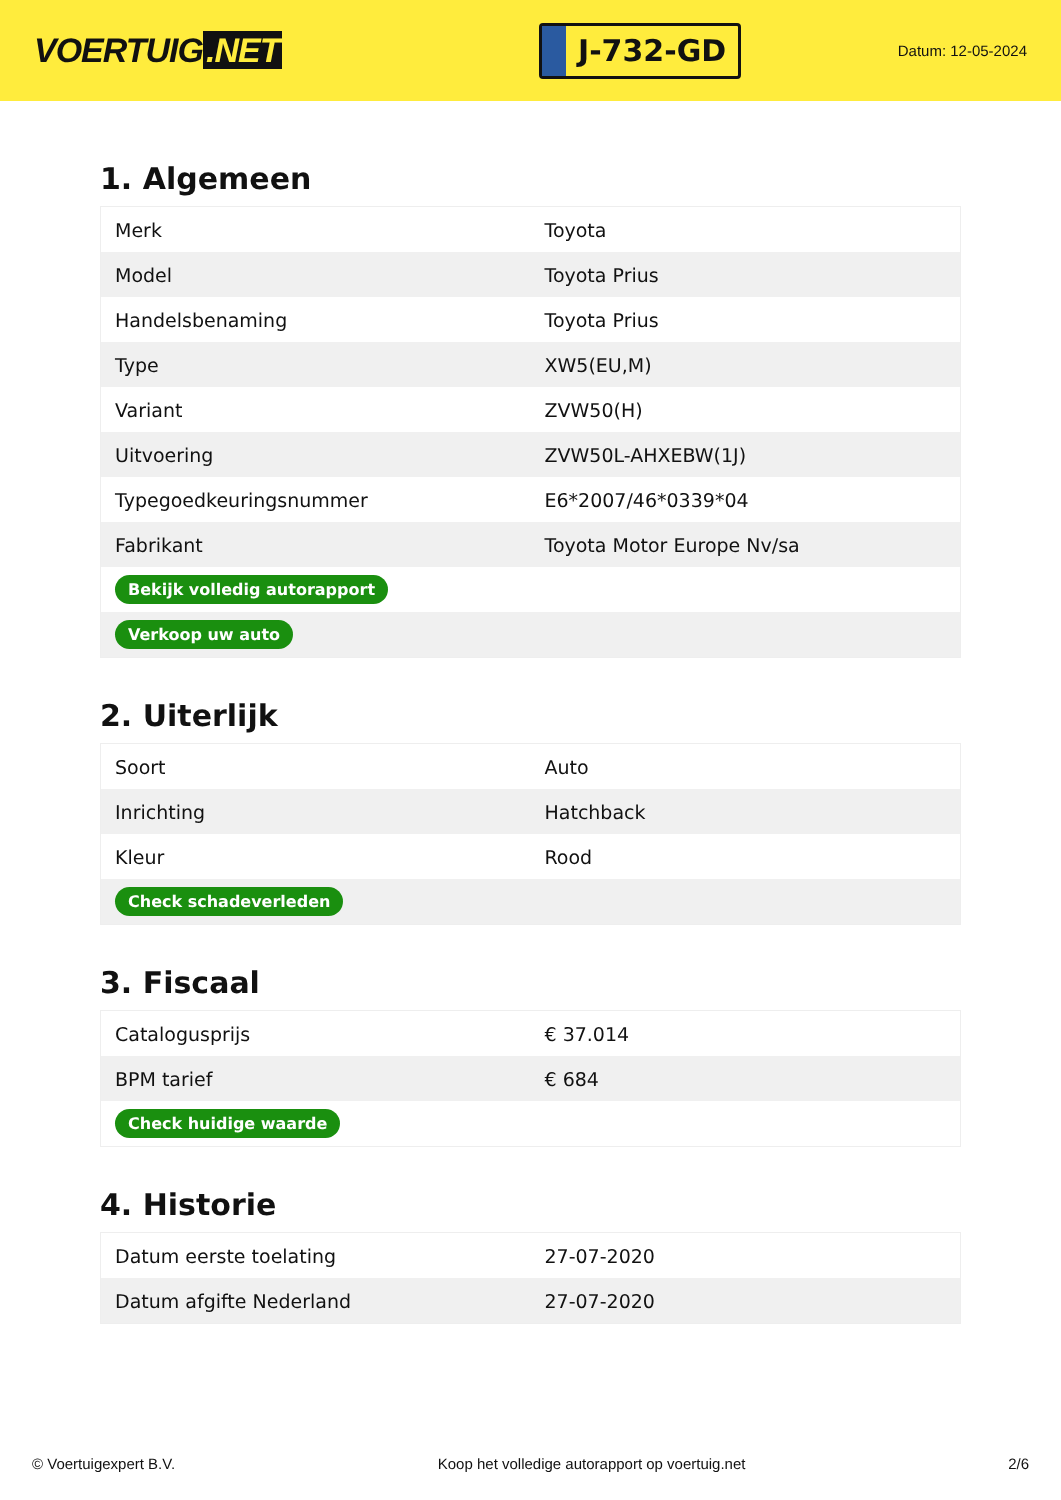VOERTUIG.NET
J-732-GD
Datum: 12-05-2024
1. Algemeen
| Merk | Toyota |
| Model | Toyota Prius |
| Handelsbenaming | Toyota Prius |
| Type | XW5(EU,M) |
| Variant | ZVW50(H) |
| Uitvoering | ZVW50L-AHXEBW(1J) |
| Typegoedkeuringsnummer | E6*2007/46*0339*04 |
| Fabrikant | Toyota Motor Europe Nv/sa |
| Bekijk volledig autorapport | |
| Verkoop uw auto | |
2. Uiterlijk
| Soort | Auto |
| Inrichting | Hatchback |
| Kleur | Rood |
| Check schadeverleden | |
3. Fiscaal
| Catalogusprijs | € 37.014 |
| BPM tarief | € 684 |
| Check huidige waarde | |
4. Historie
| Datum eerste toelating | 27-07-2020 |
| Datum afgifte Nederland | 27-07-2020 |
© Voertuigexpert B.V. Koop het volledige autorapport op voertuig.net 2/6